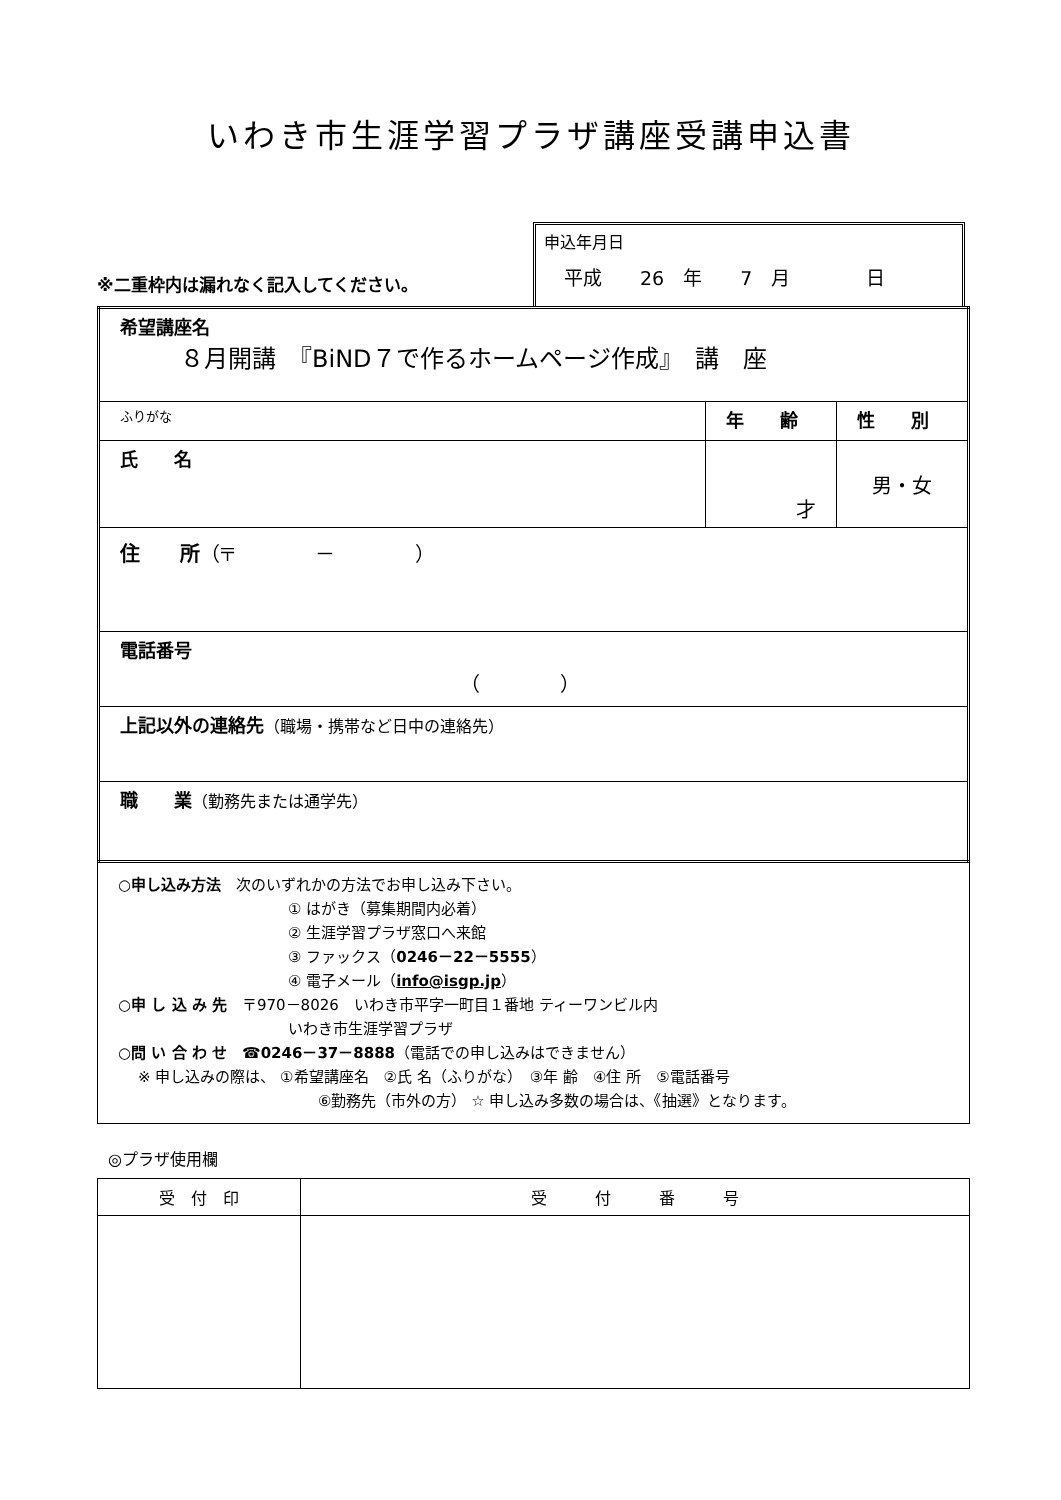いわき市生涯学習プラザ講座受講申込書
※二重枠内は漏れなく記入してください。
申込年月日
平成　　26　年　　7　月　　　　日
| 希望講座名 ８月開講 『BiND７で作るホームページ作成』 講 座 | | |
| ふりがな | 年 齢 | 性 別 |
| 氏 名 | 才 | 男・女 |
| 住 所 （〒 － ） | | |
| 電話番号 （ ） | | |
| 上記以外の連絡先 （職場・携帯など日中の連絡先） | | |
| 職 業 （勤務先または通学先） | | |
○申し込み方法　次のいずれかの方法でお申し込み下さい。
① はがき（募集期間内必着）
② 生涯学習プラザ窓口へ来館
③ ファックス（0246－22－5555）
④ 電子メール（info@isgp.jp）
○申 し 込 み 先　〒970－8026　いわき市平字一町目１番地 ティーワンビル内
いわき市生涯学習プラザ
○問 い 合 わ せ　☎0246－37－8888（電話での申し込みはできません）
※ 申し込みの際は、 ①希望講座名　②氏 名（ふりがな）　③年 齢　④住 所　⑤電話番号
⑥勤務先（市外の方） ☆ 申し込み多数の場合は、《抽選》となります。
◎プラザ使用欄
| 受 付 印 | 受 付 番 号 |
| --- | --- |